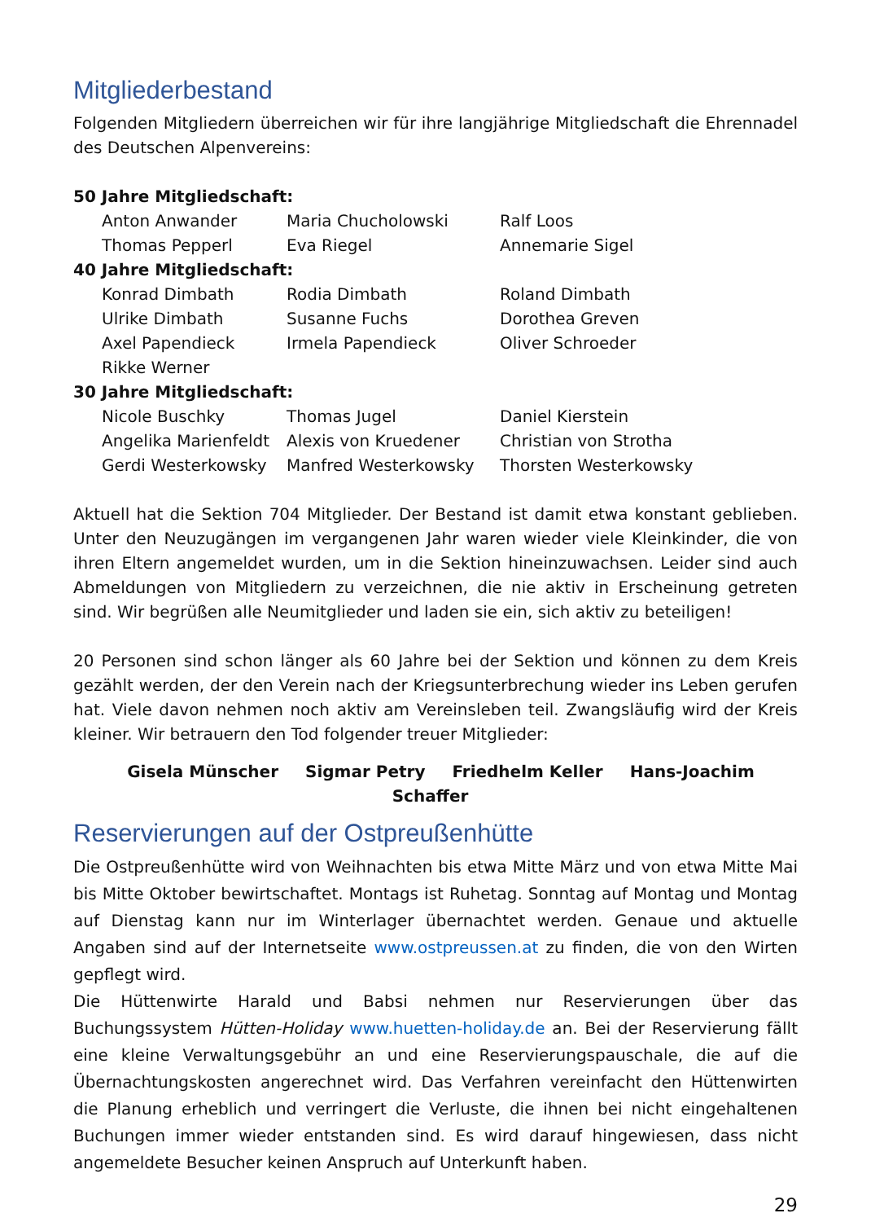Mitgliederbestand
Folgenden Mitgliedern überreichen wir für ihre langjährige Mitgliedschaft die Ehrennadel des Deutschen Alpenvereins:
| 50 Jahre Mitgliedschaft: | | |
| Anton Anwander | Maria Chucholowski | Ralf Loos |
| Thomas Pepperl | Eva Riegel | Annemarie Sigel |
| 40 Jahre Mitgliedschaft: | | |
| Konrad Dimbath | Rodia Dimbath | Roland Dimbath |
| Ulrike Dimbath | Susanne Fuchs | Dorothea Greven |
| Axel Papendieck | Irmela Papendieck | Oliver Schroeder |
| Rikke Werner | | |
| 30 Jahre Mitgliedschaft: | | |
| Nicole Buschky | Thomas Jugel | Daniel Kierstein |
| Angelika Marienfeldt | Alexis von Kruedener | Christian von Strotha |
| Gerdi Westerkowsky | Manfred Westerkowsky | Thorsten Westerkowsky |
Aktuell hat die Sektion 704 Mitglieder. Der Bestand ist damit etwa konstant geblieben. Unter den Neuzugängen im vergangenen Jahr waren wieder viele Kleinkinder, die von ihren Eltern angemeldet wurden, um in die Sektion hineinzuwachsen. Leider sind auch Abmeldungen von Mitgliedern zu verzeichnen, die nie aktiv in Erscheinung getreten sind. Wir begrüßen alle Neumitglieder und laden sie ein, sich aktiv zu beteiligen!
20 Personen sind schon länger als 60 Jahre bei der Sektion und können zu dem Kreis gezählt werden, der den Verein nach der Kriegsunterbrechung wieder ins Leben gerufen hat. Viele davon nehmen noch aktiv am Vereinsleben teil. Zwangsläufig wird der Kreis kleiner. Wir betrauern den Tod folgender treuer Mitglieder:
Gisela Münscher Sigmar Petry Friedhelm Keller Hans-Joachim Schaffer
Reservierungen auf der Ostpreußenhütte
Die Ostpreußenhütte wird von Weihnachten bis etwa Mitte März und von etwa Mitte Mai bis Mitte Oktober bewirtschaftet. Montags ist Ruhetag. Sonntag auf Montag und Montag auf Dienstag kann nur im Winterlager übernachtet werden. Genaue und aktuelle Angaben sind auf der Internetseite www.ostpreussen.at zu finden, die von den Wirten gepflegt wird.
Die Hüttenwirte Harald und Babsi nehmen nur Reservierungen über das Buchungssystem Hütten-Holiday www.huetten-holiday.de an. Bei der Reservierung fällt eine kleine Verwaltungsgebühr an und eine Reservierungspauschale, die auf die Übernachtungskosten angerechnet wird. Das Verfahren vereinfacht den Hüttenwirten die Planung erheblich und verringert die Verluste, die ihnen bei nicht eingehaltenen Buchungen immer wieder entstanden sind. Es wird darauf hingewiesen, dass nicht angemeldete Besucher keinen Anspruch auf Unterkunft haben.
29